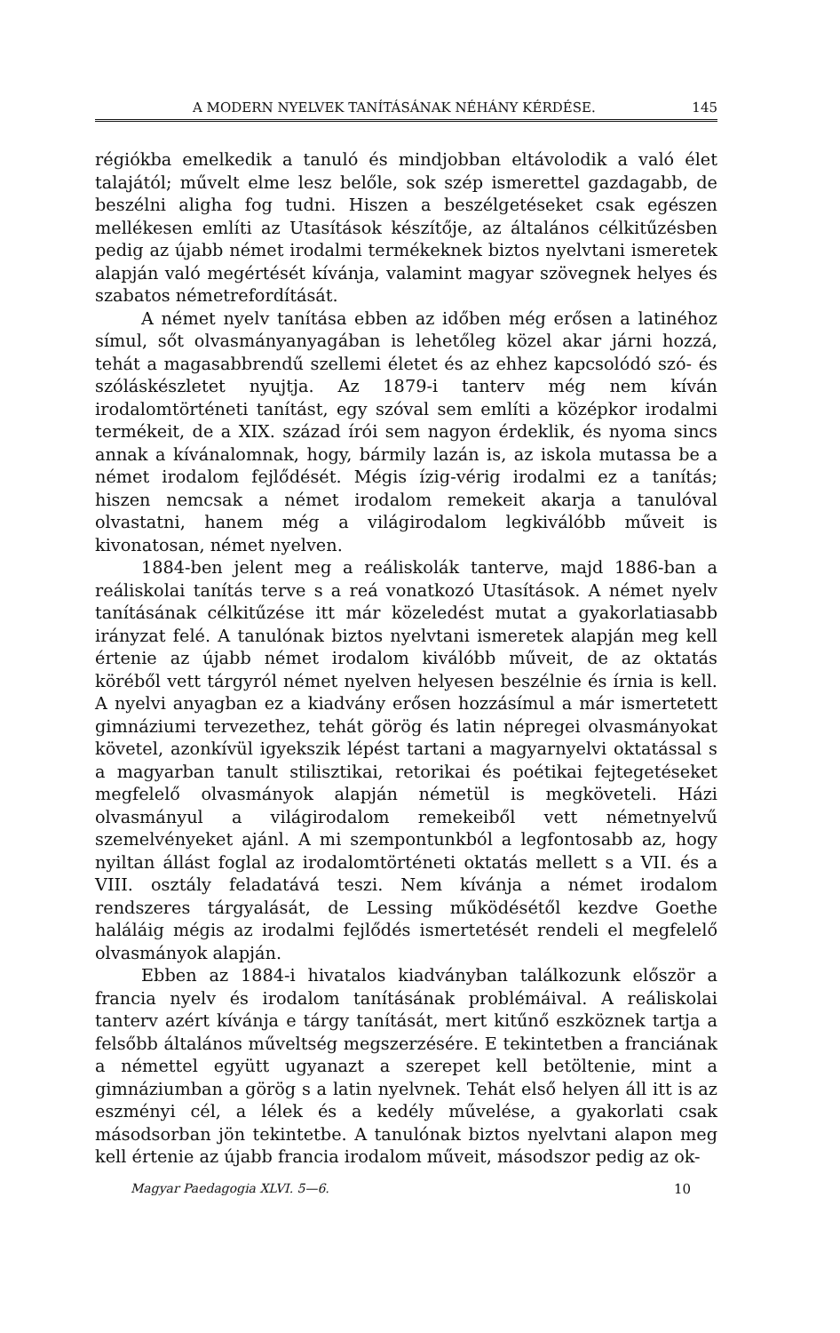A MODERN NYELVEK TANÍTÁSÁNAK NÉHÁNY KÉRDÉSE. 145
régiókba emelkedik a tanuló és mindjobban eltávolodik a való élet talajától; művelt elme lesz belőle, sok szép ismerettel gazdagabb, de beszélni aligha fog tudni. Hiszen a beszélgetéseket csak egészen mellékesen említi az Utasítások készítője, az általános célkitűzésben pedig az újabb német irodalmi termékeknek biztos nyelvtani ismeretek alapján való megértését kívánja, valamint magyar szövegnek helyes és szabatos németrefordítását.
A német nyelv tanítása ebben az időben még erősen a latinéhoz símul, sőt olvasmányanyagában is lehetőleg közel akar járni hozzá, tehát a magasabbrendű szellemi életet és az ehhez kapcsolódó szó- és szóláskészletet nyujtja. Az 1879-i tanterv még nem kíván irodalomtörténeti tanítást, egy szóval sem említi a középkor irodalmi termékeit, de a XIX. század írói sem nagyon érdeklik, és nyoma sincs annak a kívánalomnak, hogy, bármily lazán is, az iskola mutassa be a német irodalom fejlődését. Mégis ízig-vérig irodalmi ez a tanítás; hiszen nemcsak a német irodalom remekeit akarja a tanulóval olvastatni, hanem még a világirodalom legkiválóbb műveit is kivonatosan, német nyelven.
1884-ben jelent meg a reáliskolák tanterve, majd 1886-ban a reáliskolai tanítás terve s a reá vonatkozó Utasítások. A német nyelv tanításának célkitűzése itt már közeledést mutat a gyakorlatiasabb irányzat felé. A tanulónak biztos nyelvtani ismeretek alapján meg kell értenie az újabb német irodalom kiválóbb műveit, de az oktatás köréből vett tárgyról német nyelven helyesen beszélnie és írnia is kell. A nyelvi anyagban ez a kiadvány erősen hozzásímul a már ismertetett gimnáziumi tervezethez, tehát görög és latin népregei olvasmányokat követel, azonkívül igyekszik lépést tartani a magyarnyelvi oktatással s a magyarban tanult stilisztikai, retorikai és poétikai fejtegetéseket megfelelő olvasmányok alapján németül is megköveteli. Házi olvasmányul a világirodalom remekeiből vett németnyelvű szemelvényeket ajánl. A mi szempontunkból a legfontosabb az, hogy nyiltan állást foglal az irodalomtörténeti oktatás mellett s a VII. és a VIII. osztály feladatává teszi. Nem kívánja a német irodalom rendszeres tárgyalását, de Lessing működésétől kezdve Goethe haláláig mégis az irodalmi fejlődés ismertetését rendeli el megfelelő olvasmányok alapján.
Ebben az 1884-i hivatalos kiadványban találkozunk először a francia nyelv és irodalom tanításának problémáival. A reáliskolai tanterv azért kívánja e tárgy tanítását, mert kitűnő eszköznek tartja a felsőbb általános műveltség megszerzésére. E tekintetben a franciának a némettel együtt ugyanazt a szerepet kell betöltenie, mint a gimnáziumban a görög s a latin nyelvnek. Tehát első helyen áll itt is az eszményi cél, a lélek és a kedély művelése, a gyakorlati csak másodsorban jön tekintetbe. A tanulónak biztos nyelvtani alapon meg kell értenie az újabb francia irodalom műveit, másodszor pedig az ok-
Magyar Paedagogia XLVI. 5—6. 10